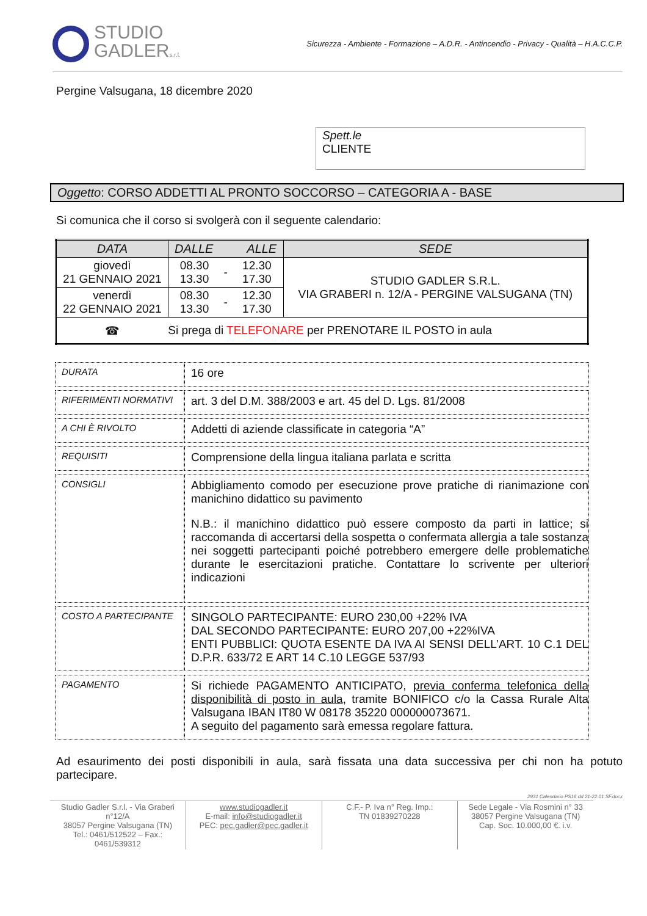STUDIO
GADLERs.r.l.
Sicurezza - Ambiente - Formazione – A.D.R. - Antincendio - Privacy - Qualità – H.A.C.C.P.
Pergine Valsugana, 18 dicembre 2020
Spett.le
CLIENTE
Oggetto: CORSO ADDETTI AL PRONTO SOCCORSO – CATEGORIA A - BASE
Si comunica che il corso si svolgerà con il seguente calendario:
| DATA | DALLE ALLE | | | SEDE |
| --- | --- | --- | --- | --- |
| giovedì 21 GENNAIO 2021 | 08.30 13.30 | - | 12.30 17.30 | STUDIO GADLER S.R.L. VIA GRABERI n. 12/A - PERGINE VALSUGANA (TN) |
| venerdì 22 GENNAIO 2021 | 08.30 13.30 | - | 12.30 17.30 | |
| ☎ | Si prega di TELEFONARE per PRENOTARE IL POSTO in aula | | | |
| DURATA | 16 ore |
| RIFERIMENTI NORMATIVI | art. 3 del D.M. 388/2003 e art. 45 del D. Lgs. 81/2008 |
| A CHI È RIVOLTO | Addetti di aziende classificate in categoria “A” |
| REQUISITI | Comprensione della lingua italiana parlata e scritta |
| CONSIGLI | Abbigliamento comodo per esecuzione prove pratiche di rianimazione con manichino didattico su pavimento N.B.: il manichino didattico può essere composto da parti in lattice; si raccomanda di accertarsi della sospetta o confermata allergia a tale sostanza nei soggetti partecipanti poiché potrebbero emergere delle problematiche durante le esercitazioni pratiche. Contattare lo scrivente per ulteriori indicazioni |
| COSTO A PARTECIPANTE | SINGOLO PARTECIPANTE: EURO 230,00 +22% IVA DAL SECONDO PARTECIPANTE: EURO 207,00 +22%IVA ENTI PUBBLICI: QUOTA ESENTE DA IVA AI SENSI DELL’ART. 10 C.1 DEL D.P.R. 633/72 E ART 14 C.10 LEGGE 537/93 |
| PAGAMENTO | Si richiede PAGAMENTO ANTICIPATO, previa conferma telefonica della disponibilità di posto in aula , tramite BONIFICO c/o la Cassa Rurale Alta Valsugana IBAN IT80 W 08178 35220 000000073671. A seguito del pagamento sarà emessa regolare fattura. |
Ad esaurimento dei posti disponibili in aula, sarà fissata una data successiva per chi non ha potuto partecipare.
2931 Calendario PS16 dd 21-22.01 SF.docx
Studio Gadler S.r.l. - Via Graberi n°12/A
38057 Pergine Valsugana (TN)
Tel.: 0461/512522 – Fax.: 0461/539312
www.studiogadler.it
E-mail: info@studiogadler.it
PEC: pec.gadler@pec.gadler.it
C.F.- P. Iva n° Reg. Imp.:
TN 01839270228
Sede Legale - Via Rosmini n° 33
38057 Pergine Valsugana (TN)
Cap. Soc. 10.000,00 €. i.v.